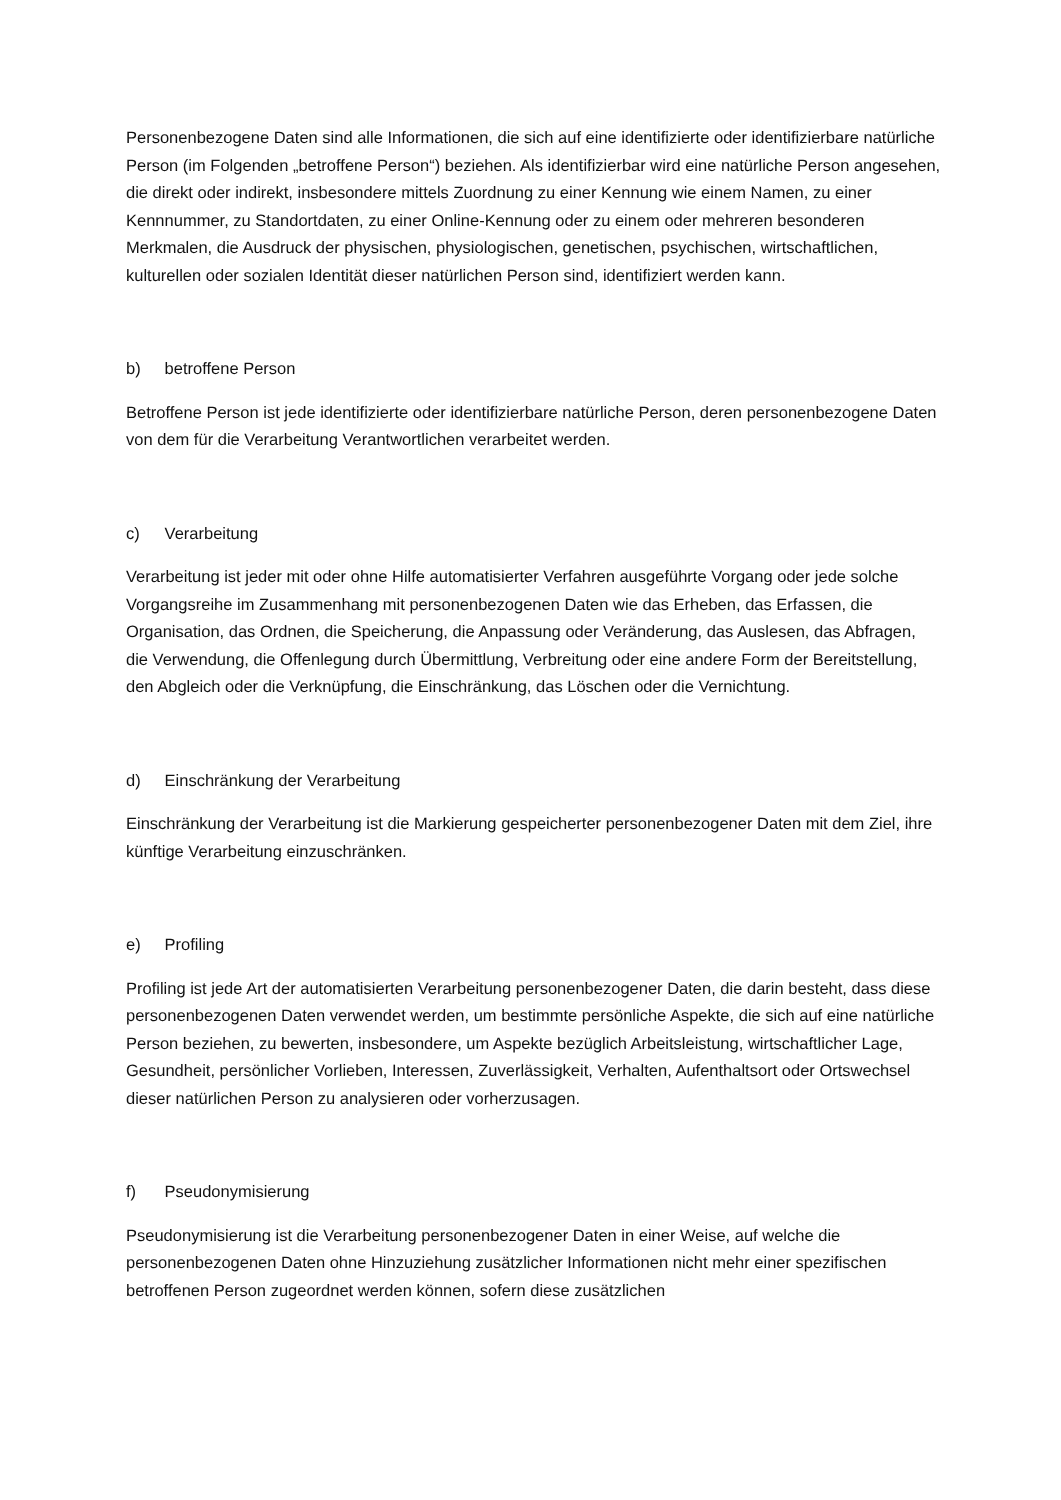Personenbezogene Daten sind alle Informationen, die sich auf eine identifizierte oder identifizierbare natürliche Person (im Folgenden „betroffene Person“) beziehen. Als identifizierbar wird eine natürliche Person angesehen, die direkt oder indirekt, insbesondere mittels Zuordnung zu einer Kennung wie einem Namen, zu einer Kennnummer, zu Standortdaten, zu einer Online-Kennung oder zu einem oder mehreren besonderen Merkmalen, die Ausdruck der physischen, physiologischen, genetischen, psychischen, wirtschaftlichen, kulturellen oder sozialen Identität dieser natürlichen Person sind, identifiziert werden kann.
b) betroffene Person
Betroffene Person ist jede identifizierte oder identifizierbare natürliche Person, deren personenbezogene Daten von dem für die Verarbeitung Verantwortlichen verarbeitet werden.
c) Verarbeitung
Verarbeitung ist jeder mit oder ohne Hilfe automatisierter Verfahren ausgeführte Vorgang oder jede solche Vorgangsreihe im Zusammenhang mit personenbezogenen Daten wie das Erheben, das Erfassen, die Organisation, das Ordnen, die Speicherung, die Anpassung oder Veränderung, das Auslesen, das Abfragen, die Verwendung, die Offenlegung durch Übermittlung, Verbreitung oder eine andere Form der Bereitstellung, den Abgleich oder die Verknüpfung, die Einschränkung, das Löschen oder die Vernichtung.
d) Einschränkung der Verarbeitung
Einschränkung der Verarbeitung ist die Markierung gespeicherter personenbezogener Daten mit dem Ziel, ihre künftige Verarbeitung einzuschränken.
e) Profiling
Profiling ist jede Art der automatisierten Verarbeitung personenbezogener Daten, die darin besteht, dass diese personenbezogenen Daten verwendet werden, um bestimmte persönliche Aspekte, die sich auf eine natürliche Person beziehen, zu bewerten, insbesondere, um Aspekte bezüglich Arbeitsleistung, wirtschaftlicher Lage, Gesundheit, persönlicher Vorlieben, Interessen, Zuverlässigkeit, Verhalten, Aufenthaltsort oder Ortswechsel dieser natürlichen Person zu analysieren oder vorherzusagen.
f) Pseudonymisierung
Pseudonymisierung ist die Verarbeitung personenbezogener Daten in einer Weise, auf welche die personenbezogenen Daten ohne Hinzuziehung zusätzlicher Informationen nicht mehr einer spezifischen betroffenen Person zugeordnet werden können, sofern diese zusätzlichen